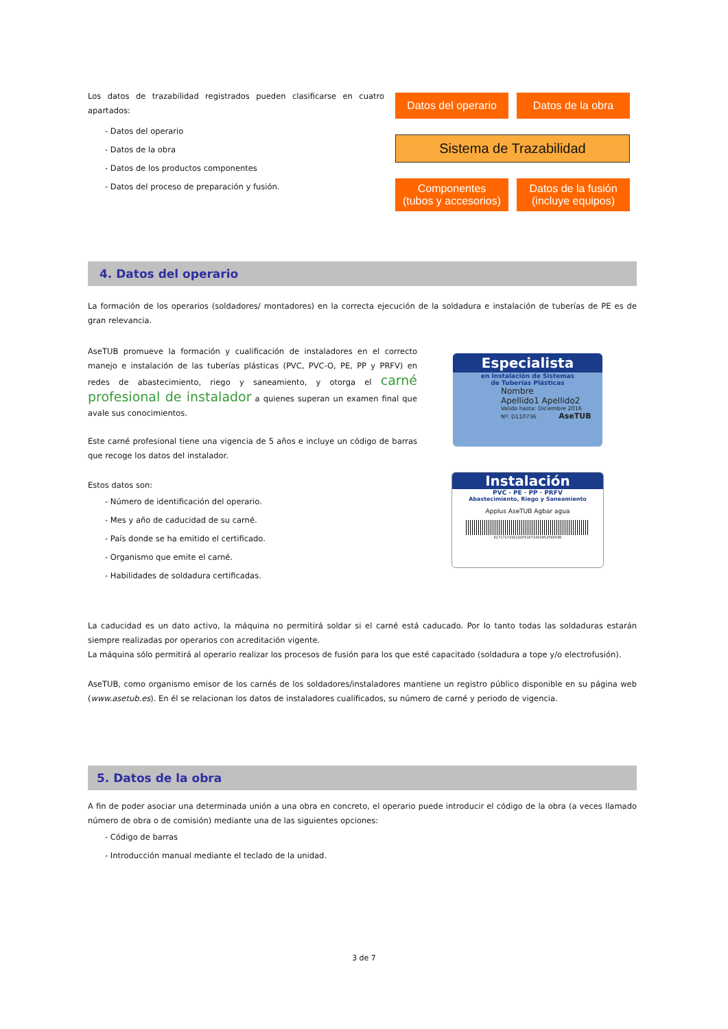Los datos de trazabilidad registrados pueden clasificarse en cuatro apartados:
- Datos del operario
- Datos de la obra
- Datos de los productos componentes
- Datos del proceso de preparación y fusión.
Datos del operario Datos de la obra
Sistema de Trazabilidad
Componentes
(tubos y accesorios)
Datos de la fusión
(incluye equipos)
4. Datos del operario
La formación de los operarios (soldadores/ montadores) en la correcta ejecución de la soldadura e instalación de tuberías de PE es de gran relevancia.
AseTUB promueve la formación y cualificación de instaladores en el correcto manejo e instalación de las tuberías plásticas (PVC, PVC-O, PE, PP y PRFV) en redes de abastecimiento, riego y saneamiento, y otorga el carné profesional de instalador a quienes superan un examen final que avale sus conocimientos.
Este carné profesional tiene una vigencia de 5 años e incluye un código de barras que recoge los datos del instalador.
Estos datos son:
- Número de identificación del operario.
- Mes y año de caducidad de su carné.
- País donde se ha emitido el certificado.
- Organismo que emite el carné.
- Habilidades de soldadura certificadas.
Especialista
en Instalación de Sistemas
de Tuberías Plásticas
Nombre
Apellido1 Apellido2
Valido hasta: Diciembre 2016
Nº: D110736 AseTUB
Instalación
PVC · PE · PP · PRFV
Abastecimiento, Riego y Saneamiento
Applus AseTUB Agbar agua
6171717162122051672433452560038
La caducidad es un dato activo, la máquina no permitirá soldar si el carné está caducado. Por lo tanto todas las soldaduras estarán siempre realizadas por operarios con acreditación vigente.
La máquina sólo permitirá al operario realizar los procesos de fusión para los que esté capacitado (soldadura a tope y/o electrofusión).
AseTUB, como organismo emisor de los carnés de los soldadores/instaladores mantiene un registro público disponible en su página web (www.asetub.es). En él se relacionan los datos de instaladores cualificados, su número de carné y periodo de vigencia.
5. Datos de la obra
A fin de poder asociar una determinada unión a una obra en concreto, el operario puede introducir el código de la obra (a veces llamado número de obra o de comisión) mediante una de las siguientes opciones:
- Código de barras
- Introducción manual mediante el teclado de la unidad.
3 de 7